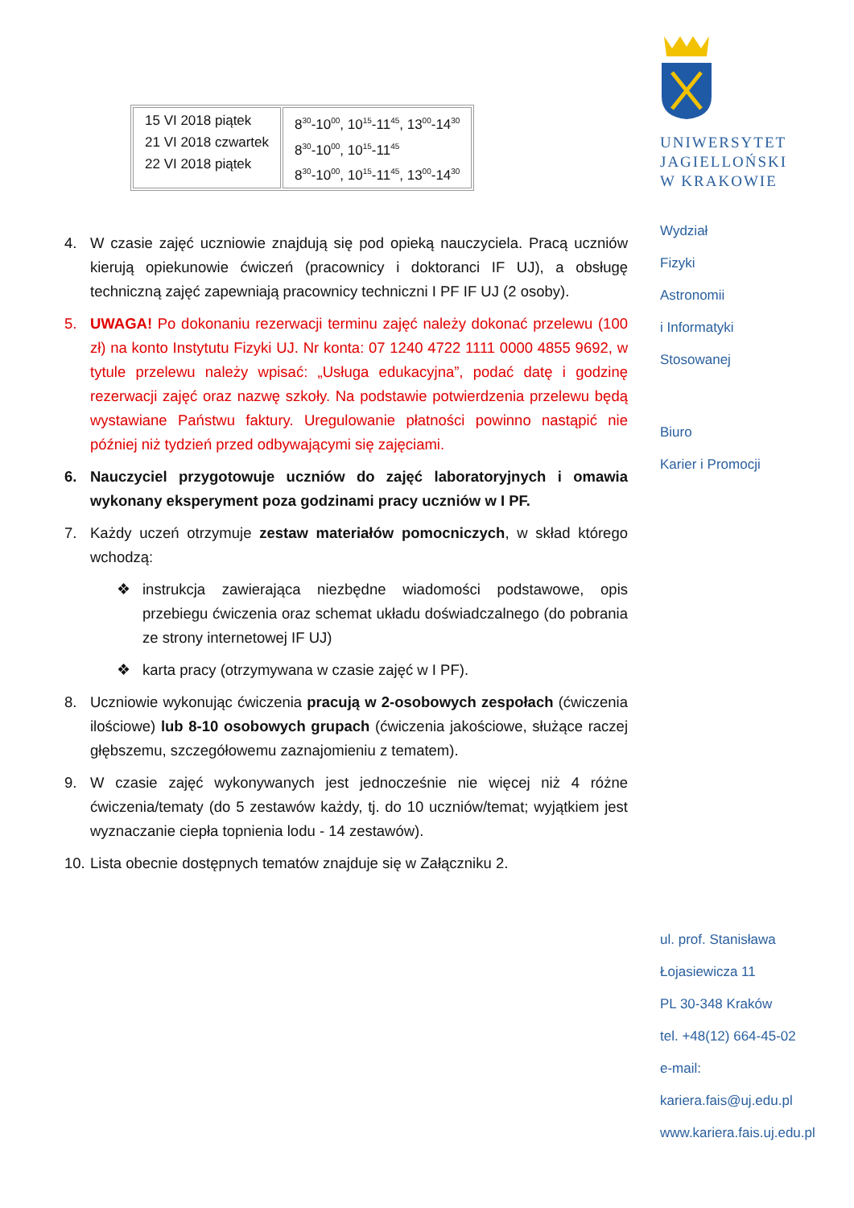| 15 VI 2018 piątek 21 VI 2018 czwartek 22 VI 2018 piątek | 8<sup>30</sup>-10<sup>00</sup>, 10<sup>15</sup>-11<sup>45</sup>, 13<sup>00</sup>-14<sup>30</sup> 8<sup>30</sup>-10<sup>00</sup>, 10<sup>15</sup>-11<sup>45</sup> 8<sup>30</sup>-10<sup>00</sup>, 10<sup>15</sup>-11<sup>45</sup>, 13<sup>00</sup>-14<sup>30</sup> |
4. W czasie zajęć uczniowie znajdują się pod opieką nauczyciela. Pracą uczniów kierują opiekunowie ćwiczeń (pracownicy i doktoranci IF UJ), a obsługę techniczną zajęć zapewniają pracownicy techniczni I PF IF UJ (2 osoby).
5. UWAGA! Po dokonaniu rezerwacji terminu zajęć należy dokonać przelewu (100 zł) na konto Instytutu Fizyki UJ. Nr konta: 07 1240 4722 1111 0000 4855 9692, w tytule przelewu należy wpisać: „Usługa edukacyjna”, podać datę i godzinę rezerwacji zajęć oraz nazwę szkoły. Na podstawie potwierdzenia przelewu będą wystawiane Państwu faktury. Uregulowanie płatności powinno nastąpić nie później niż tydzień przed odbywającymi się zajęciami.
6. Nauczyciel przygotowuje uczniów do zajęć laboratoryjnych i omawia wykonany eksperyment poza godzinami pracy uczniów w I PF.
7. Każdy uczeń otrzymuje zestaw materiałów pomocniczych, w skład którego wchodzą:
❖ instrukcja zawierająca niezbędne wiadomości podstawowe, opis przebiegu ćwiczenia oraz schemat układu doświadczalnego (do pobrania ze strony internetowej IF UJ)
❖ karta pracy (otrzymywana w czasie zajęć w I PF).
8. Uczniowie wykonując ćwiczenia pracują w 2-osobowych zespołach (ćwiczenia ilościowe) lub 8-10 osobowych grupach (ćwiczenia jakościowe, służące raczej głębszemu, szczegółowemu zaznajomieniu z tematem).
9. W czasie zajęć wykonywanych jest jednocześnie nie więcej niż 4 różne ćwiczenia/tematy (do 5 zestawów każdy, tj. do 10 uczniów/temat; wyjątkiem jest wyznaczanie ciepła topnienia lodu - 14 zestawów).
10. Lista obecnie dostępnych tematów znajduje się w Załączniku 2.
UNIWERSYTET
JAGIELLOŃSKI
W KRAKOWIE
Wydział
Fizyki
Astronomii
i Informatyki
Stosowanej
Biuro
Karier i Promocji
ul. prof. Stanisława
Łojasiewicza 11
PL 30-348 Kraków
tel. +48(12) 664-45-02
e-mail:
kariera.fais@uj.edu.pl
www.kariera.fais.uj.edu.pl